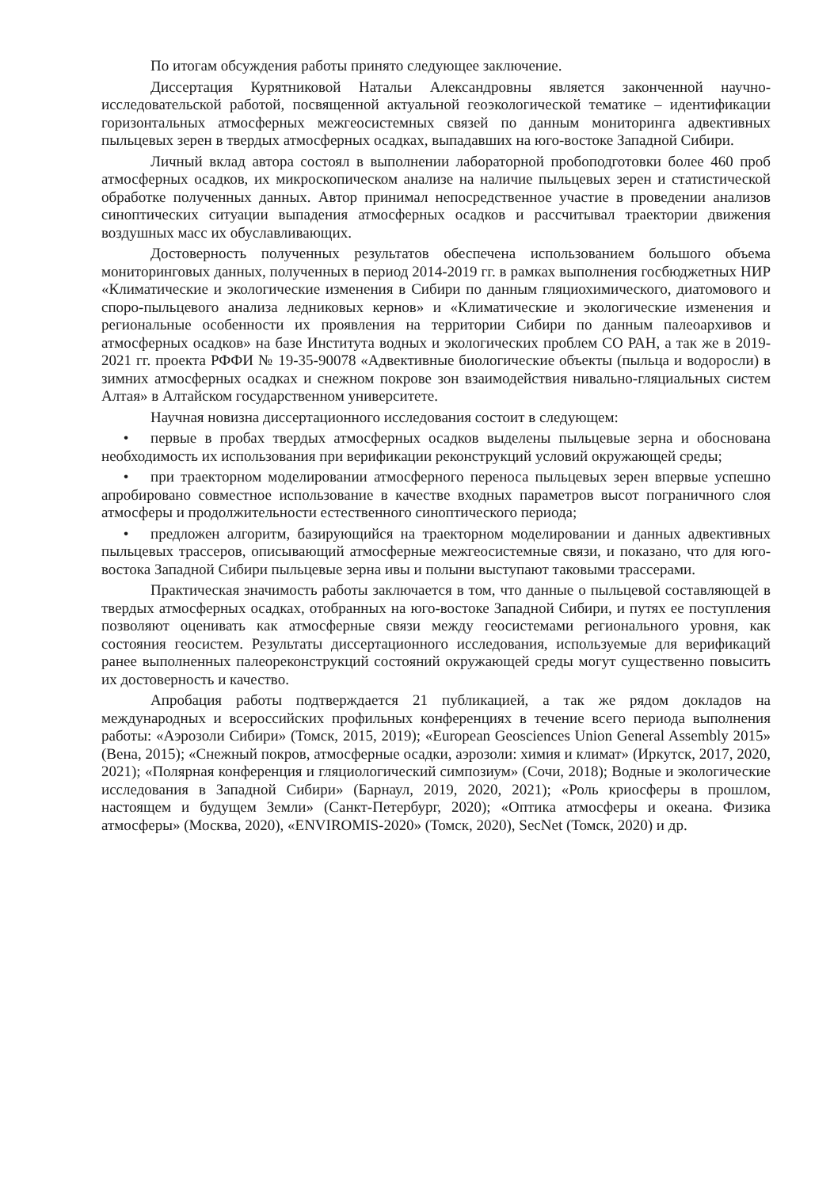По итогам обсуждения работы принято следующее заключение.
Диссертация Курятниковой Натальи Александровны является законченной научно-исследовательской работой, посвященной актуальной геоэкологической тематике – идентификации горизонтальных атмосферных межгеосистемных связей по данным мониторинга адвективных пыльцевых зерен в твердых атмосферных осадках, выпадавших на юго-востоке Западной Сибири.
Личный вклад автора состоял в выполнении лабораторной пробоподготовки более 460 проб атмосферных осадков, их микроскопическом анализе на наличие пыльцевых зерен и статистической обработке полученных данных. Автор принимал непосредственное участие в проведении анализов синоптических ситуации выпадения атмосферных осадков и рассчитывал траектории движения воздушных масс их обуславливающих.
Достоверность полученных результатов обеспечена использованием большого объема мониторинговых данных, полученных в период 2014-2019 гг. в рамках выполнения госбюджетных НИР «Климатические и экологические изменения в Сибири по данным гляциохимического, диатомового и споро-пыльцевого анализа ледниковых кернов» и «Климатические и экологические изменения и региональные особенности их проявления на территории Сибири по данным палеоархивов и атмосферных осадков» на базе Института водных и экологических проблем СО РАН, а так же в 2019-2021 гг. проекта РФФИ № 19-35-90078 «Адвективные биологические объекты (пыльца и водоросли) в зимних атмосферных осадках и снежном покрове зон взаимодействия нивально-гляциальных систем Алтая» в Алтайском государственном университете.
Научная новизна диссертационного исследования состоит в следующем:
• первые в пробах твердых атмосферных осадков выделены пыльцевые зерна и обоснована необходимость их использования при верификации реконструкций условий окружающей среды;
• при траекторном моделировании атмосферного переноса пыльцевых зерен впервые успешно апробировано совместное использование в качестве входных параметров высот пограничного слоя атмосферы и продолжительности естественного синоптического периода;
• предложен алгоритм, базирующийся на траекторном моделировании и данных адвективных пыльцевых трассеров, описывающий атмосферные межгеосистемные связи, и показано, что для юго-востока Западной Сибири пыльцевые зерна ивы и полыни выступают таковыми трассерами.
Практическая значимость работы заключается в том, что данные о пыльцевой составляющей в твердых атмосферных осадках, отобранных на юго-востоке Западной Сибири, и путях ее поступления позволяют оценивать как атмосферные связи между геосистемами регионального уровня, как состояния геосистем. Результаты диссертационного исследования, используемые для верификаций ранее выполненных палеореконструкций состояний окружающей среды могут существенно повысить их достоверность и качество.
Апробация работы подтверждается 21 публикацией, а так же рядом докладов на международных и всероссийских профильных конференциях в течение всего периода выполнения работы: «Аэрозоли Сибири» (Томск, 2015, 2019); «European Geosciences Union General Assembly 2015» (Вена, 2015); «Снежный покров, атмосферные осадки, аэрозоли: химия и климат» (Иркутск, 2017, 2020, 2021); «Полярная конференция и гляциологический симпозиум» (Сочи, 2018); Водные и экологические исследования в Западной Сибири» (Барнаул, 2019, 2020, 2021); «Роль криосферы в прошлом, настоящем и будущем Земли» (Санкт-Петербург, 2020); «Оптика атмосферы и океана. Физика атмосферы» (Москва, 2020), «ENVIROMIS-2020» (Томск, 2020), SecNet (Томск, 2020) и др.